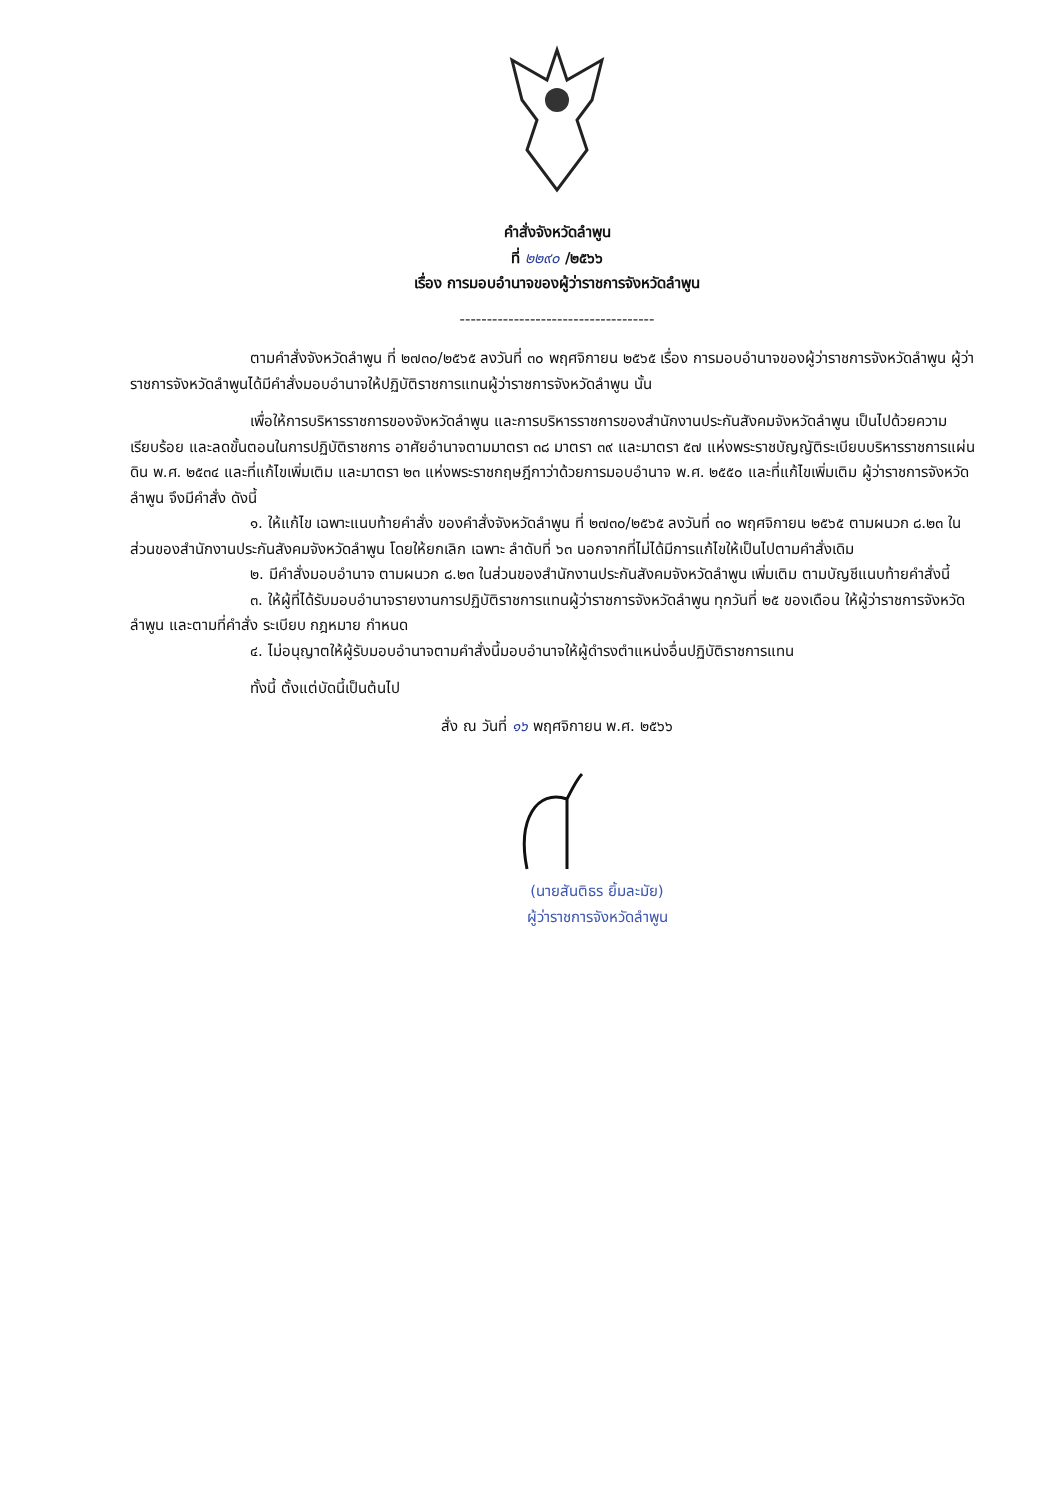คำสั่งจังหวัดลำพูน
ที่ ๒๒๙๐ /๒๕๖๖
เรื่อง การมอบอำนาจของผู้ว่าราชการจังหวัดลำพูน
------------------------------------
ตามคำสั่งจังหวัดลำพูน ที่ ๒๗๓๐/๒๕๖๕ ลงวันที่ ๓๐ พฤศจิกายน ๒๕๖๕ เรื่อง การมอบอำนาจของผู้ว่าราชการจังหวัดลำพูน ผู้ว่าราชการจังหวัดลำพูนได้มีคำสั่งมอบอำนาจให้ปฏิบัติราชการแทนผู้ว่าราชการจังหวัดลำพูน นั้น
เพื่อให้การบริหารราชการของจังหวัดลำพูน และการบริหารราชการของสำนักงานประกันสังคมจังหวัดลำพูน เป็นไปด้วยความเรียบร้อย และลดขั้นตอนในการปฏิบัติราชการ อาศัยอำนาจตามมาตรา ๓๘ มาตรา ๓๙ และมาตรา ๕๗ แห่งพระราชบัญญัติระเบียบบริหารราชการแผ่นดิน พ.ศ. ๒๕๓๔ และที่แก้ไขเพิ่มเติม และมาตรา ๒๓ แห่งพระราชกฤษฎีกาว่าด้วยการมอบอำนาจ พ.ศ. ๒๕๕๐ และที่แก้ไขเพิ่มเติม ผู้ว่าราชการจังหวัดลำพูน จึงมีคำสั่ง ดังนี้
๑. ให้แก้ไข เฉพาะแนบท้ายคำสั่ง ของคำสั่งจังหวัดลำพูน ที่ ๒๗๓๐/๒๕๖๕ ลงวันที่ ๓๐ พฤศจิกายน ๒๕๖๕ ตามผนวก ๘.๒๓ ในส่วนของสำนักงานประกันสังคมจังหวัดลำพูน โดยให้ยกเลิก เฉพาะ ลำดับที่ ๖๓ นอกจากที่ไม่ได้มีการแก้ไขให้เป็นไปตามคำสั่งเดิม
๒. มีคำสั่งมอบอำนาจ ตามผนวก ๘.๒๓ ในส่วนของสำนักงานประกันสังคมจังหวัดลำพูน เพิ่มเติม ตามบัญชีแนบท้ายคำสั่งนี้
๓. ให้ผู้ที่ได้รับมอบอำนาจรายงานการปฏิบัติราชการแทนผู้ว่าราชการจังหวัดลำพูน ทุกวันที่ ๒๕ ของเดือน ให้ผู้ว่าราชการจังหวัดลำพูน และตามที่คำสั่ง ระเบียบ กฎหมาย กำหนด
๔. ไม่อนุญาตให้ผู้รับมอบอำนาจตามคำสั่งนี้มอบอำนาจให้ผู้ดำรงตำแหน่งอื่นปฏิบัติราชการแทน
ทั้งนี้ ตั้งแต่บัดนี้เป็นต้นไป
สั่ง ณ วันที่ ๑๖ พฤศจิกายน พ.ศ. ๒๕๖๖
(นายสันติธร ยิ้มละมัย)
ผู้ว่าราชการจังหวัดลำพูน